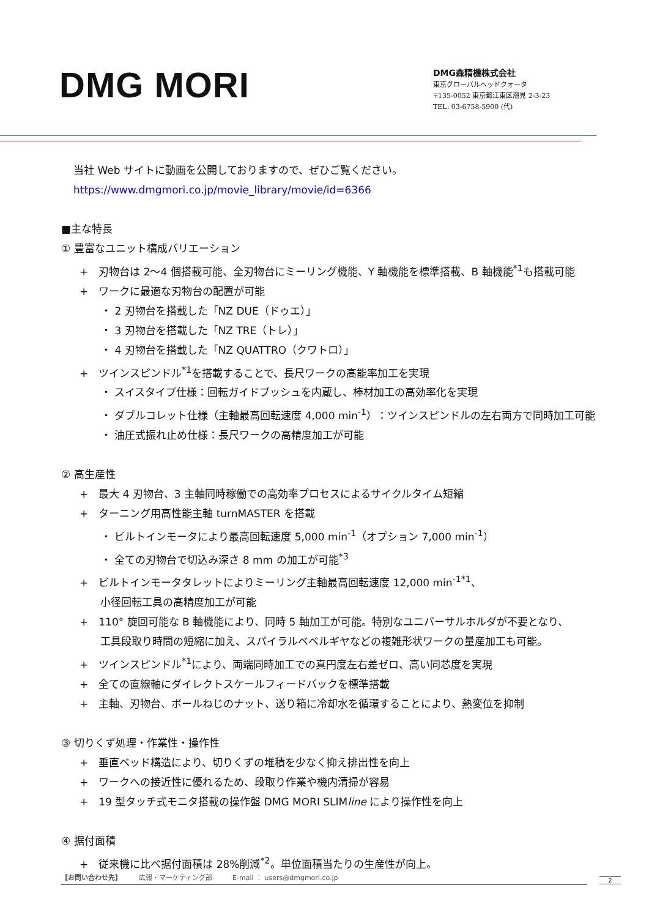DMG MORI
DMG森精機株式会社
東京グローバルヘッドクォータ
〒135-0052 東京都江東区潮見 2-3-23
TEL: 03-6758-5900 (代)
当社 Web サイトに動画を公開しておりますので、ぜひご覧ください。
https://www.dmgmori.co.jp/movie_library/movie/id=6366
■主な特長
① 豊富なユニット構成バリエーション
+　刃物台は 2〜4 個搭載可能、全刃物台にミーリング機能、Y 軸機能を標準搭載、B 軸機能<sup>*1</sup>も搭載可能
+　ワークに最適な刃物台の配置が可能
・ 2 刃物台を搭載した「NZ DUE（ドゥエ）」
・ 3 刃物台を搭載した「NZ TRE（トレ）」
・ 4 刃物台を搭載した「NZ QUATTRO（クワトロ）」
+　ツインスピンドル<sup>*1</sup>を搭載することで、長尺ワークの高能率加工を実現
・ スイスタイプ仕様：回転ガイドブッシュを内蔵し、棒材加工の高効率化を実現
・ ダブルコレット仕様（主軸最高回転速度 4,000 min<sup>-1</sup>）：ツインスピンドルの左右両方で同時加工可能
・ 油圧式振れ止め仕様：長尺ワークの高精度加工が可能
② 高生産性
+　最大 4 刃物台、3 主軸同時稼働での高効率プロセスによるサイクルタイム短縮
+　ターニング用高性能主軸 turnMASTER を搭載
・ ビルトインモータにより最高回転速度 5,000 min<sup>-1</sup>（オプション 7,000 min<sup>-1</sup>）
・ 全ての刃物台で切込み深さ 8 mm の加工が可能<sup>*3</sup>
+　ビルトインモータタレットによりミーリング主軸最高回転速度 12,000 min<sup>-1*1</sup>、
　　小径回転工具の高精度加工が可能
+　110° 旋回可能な B 軸機能により、同時 5 軸加工が可能。特別なユニバーサルホルダが不要となり、
　　工具段取り時間の短縮に加え、スパイラルベベルギヤなどの複雑形状ワークの量産加工も可能。
+　ツインスピンドル<sup>*1</sup>により、両端同時加工での真円度左右差ゼロ、高い同芯度を実現
+　全ての直線軸にダイレクトスケールフィードバックを標準搭載
+　主軸、刃物台、ボールねじのナット、送り箱に冷却水を循環することにより、熱変位を抑制
③ 切りくず処理・作業性・操作性
+　垂直ベッド構造により、切りくずの堆積を少なく抑え排出性を向上
+　ワークへの接近性に優れるため、段取り作業や機内清掃が容易
+　19 型タッチ式モニタ搭載の操作盤 DMG MORI SLIMline により操作性を向上
④ 据付面積
+　従来機に比べ据付面積は 28%削減<sup>*2</sup>。単位面積当たりの生産性が向上。
【お問い合わせ先】　　　広報・マーケティング部　　　E-mail ： users@dmgmori.co.jp 2